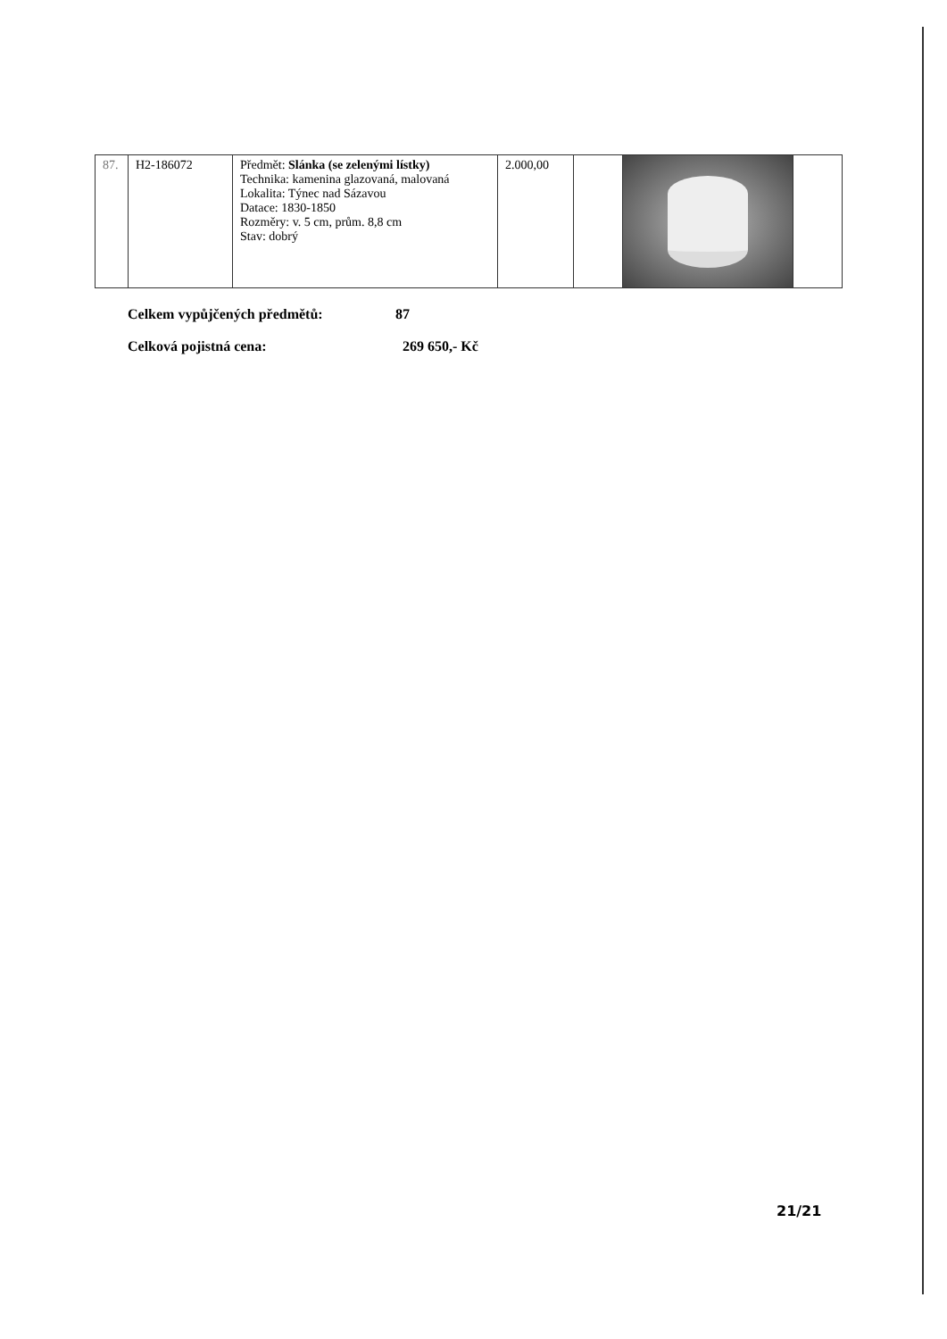| 87. | H2-186072 | Předmět: Slánka (se zelenými lístky) Technika: kamenina glazovaná, malovaná Lokalita: Týnec nad Sázavou Datace: 1830-1850 Rozměry: v. 5 cm, prům. 8,8 cm Stav: dobrý | 2.000,00 | | | |
Celkem vypůjčených předmětů: 87
Celková pojistná cena: 269 650,- Kč
21/21